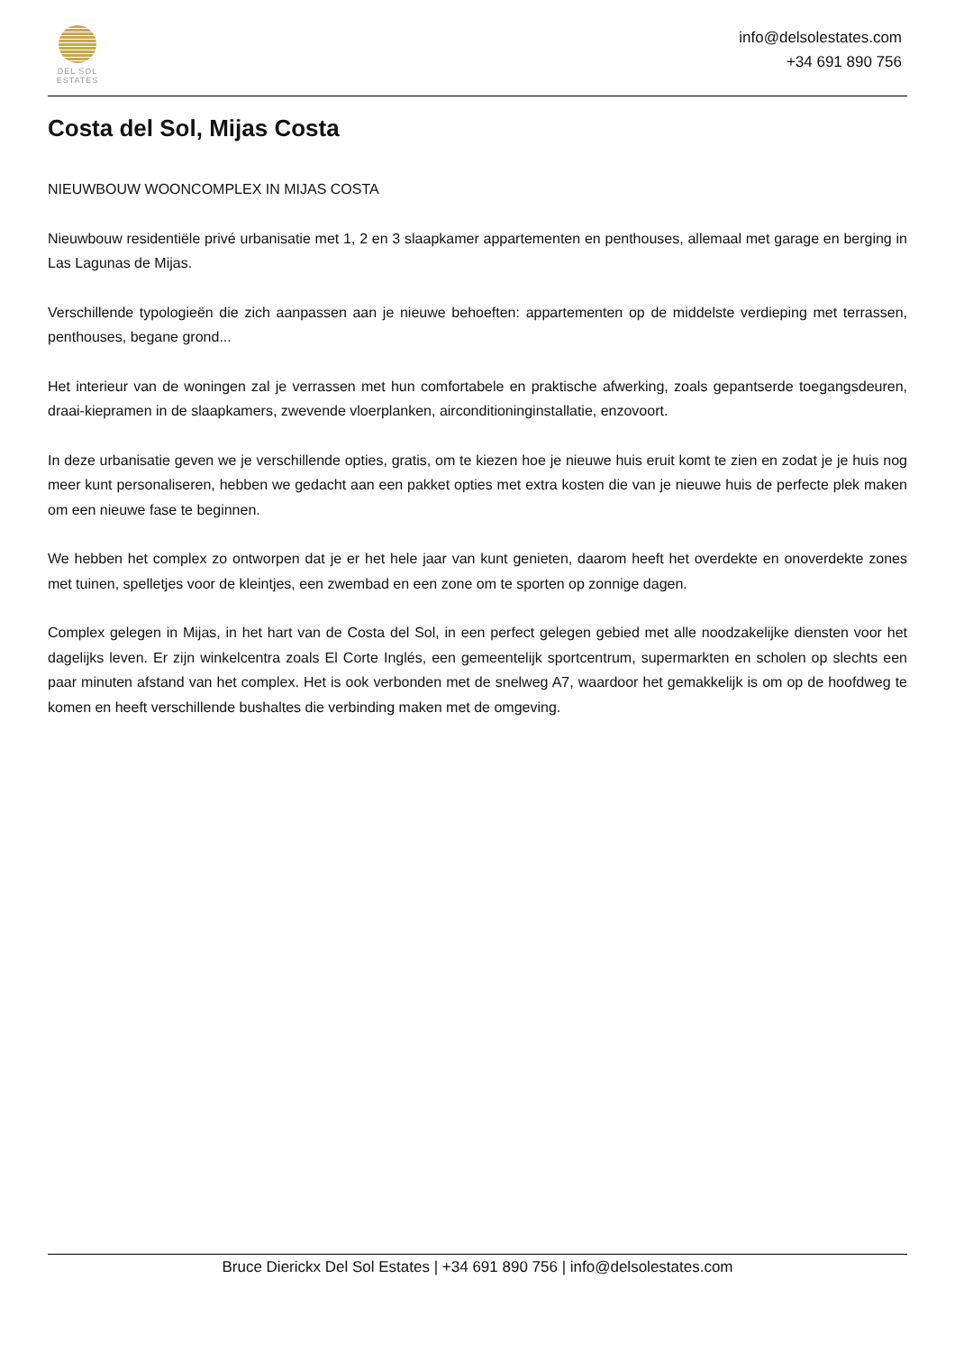DEL SOL
ESTATES
info@delsolestates.com
+34 691 890 756
Costa del Sol, Mijas Costa
NIEUWBOUW WOONCOMPLEX IN MIJAS COSTA
Nieuwbouw residentiële privé urbanisatie met 1, 2 en 3 slaapkamer appartementen en penthouses, allemaal met garage en berging in Las Lagunas de Mijas.
Verschillende typologieën die zich aanpassen aan je nieuwe behoeften: appartementen op de middelste verdieping met terrassen, penthouses, begane grond...
Het interieur van de woningen zal je verrassen met hun comfortabele en praktische afwerking, zoals gepantserde toegangsdeuren, draai-kiepramen in de slaapkamers, zwevende vloerplanken, airconditioninginstallatie, enzovoort.
In deze urbanisatie geven we je verschillende opties, gratis, om te kiezen hoe je nieuwe huis eruit komt te zien en zodat je je huis nog meer kunt personaliseren, hebben we gedacht aan een pakket opties met extra kosten die van je nieuwe huis de perfecte plek maken om een nieuwe fase te beginnen.
We hebben het complex zo ontworpen dat je er het hele jaar van kunt genieten, daarom heeft het overdekte en onoverdekte zones met tuinen, spelletjes voor de kleintjes, een zwembad en een zone om te sporten op zonnige dagen.
Complex gelegen in Mijas, in het hart van de Costa del Sol, in een perfect gelegen gebied met alle noodzakelijke diensten voor het dagelijks leven. Er zijn winkelcentra zoals El Corte Inglés, een gemeentelijk sportcentrum, supermarkten en scholen op slechts een paar minuten afstand van het complex. Het is ook verbonden met de snelweg A7, waardoor het gemakkelijk is om op de hoofdweg te komen en heeft verschillende bushaltes die verbinding maken met de omgeving.
Bruce Dierickx Del Sol Estates | +34 691 890 756 | info@delsolestates.com